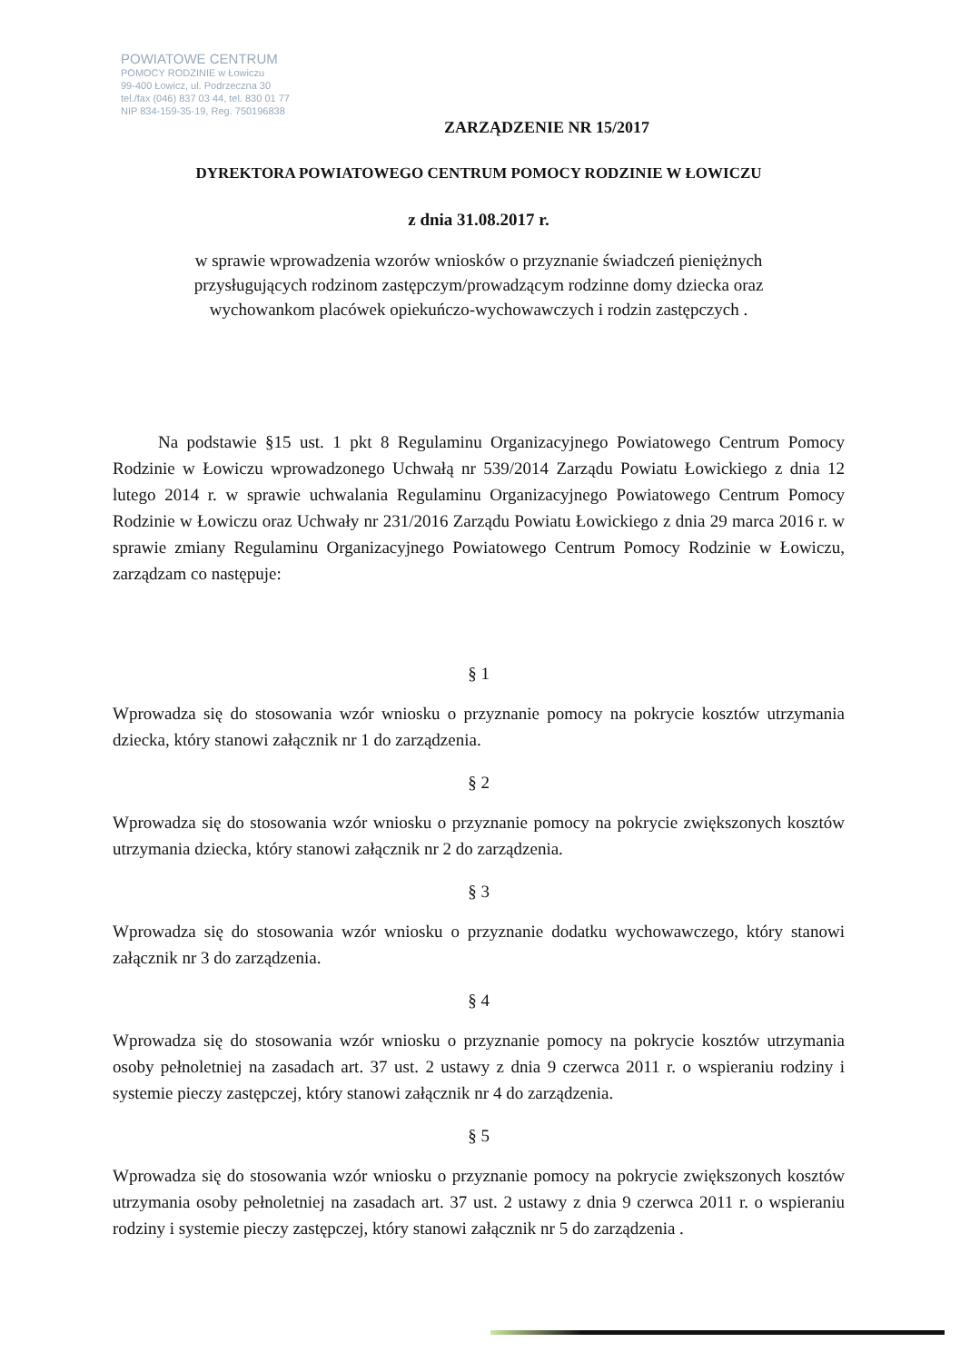POWIATOWE CENTRUM
POMOCY RODZINIE w Łowiczu
99-400 Łowicz, ul. Podrzeczna 30
tel./fax (046) 837 03 44, tel. 830 01 77
NIP 834-159-35-19, Reg. 750196838
ZARZĄDZENIE NR 15/2017
DYREKTORA POWIATOWEGO CENTRUM POMOCY RODZINIE W ŁOWICZU
z dnia 31.08.2017 r.
w sprawie wprowadzenia wzorów wniosków o przyznanie świadczeń pieniężnych przysługujących rodzinom zastępczym/prowadzącym rodzinne domy dziecka oraz wychowankom placówek opiekuńczo-wychowawczych i rodzin zastępczych .
Na podstawie §15 ust. 1 pkt 8 Regulaminu Organizacyjnego Powiatowego Centrum Pomocy Rodzinie w Łowiczu wprowadzonego Uchwałą nr 539/2014 Zarządu Powiatu Łowickiego z dnia 12 lutego 2014 r. w sprawie uchwalania Regulaminu Organizacyjnego Powiatowego Centrum Pomocy Rodzinie w Łowiczu oraz Uchwały nr 231/2016 Zarządu Powiatu Łowickiego z dnia 29 marca 2016 r. w sprawie zmiany Regulaminu Organizacyjnego Powiatowego Centrum Pomocy Rodzinie w Łowiczu, zarządzam co następuje:
§ 1
Wprowadza się do stosowania wzór wniosku o przyznanie pomocy na pokrycie kosztów utrzymania dziecka, który stanowi załącznik nr 1 do zarządzenia.
§ 2
Wprowadza się do stosowania wzór wniosku o przyznanie pomocy na pokrycie zwiększonych kosztów utrzymania dziecka, który stanowi załącznik nr 2 do zarządzenia.
§ 3
Wprowadza się do stosowania wzór wniosku o przyznanie dodatku wychowawczego, który stanowi załącznik nr 3 do zarządzenia.
§ 4
Wprowadza się do stosowania wzór wniosku o przyznanie pomocy na pokrycie kosztów utrzymania osoby pełnoletniej na zasadach art. 37 ust. 2 ustawy z dnia 9 czerwca 2011 r. o wspieraniu rodziny i systemie pieczy zastępczej, który stanowi załącznik nr 4 do zarządzenia.
§ 5
Wprowadza się do stosowania wzór wniosku o przyznanie pomocy na pokrycie zwiększonych kosztów utrzymania osoby pełnoletniej na zasadach art. 37 ust. 2 ustawy z dnia 9 czerwca 2011 r. o wspieraniu rodziny i systemie pieczy zastępczej, który stanowi załącznik nr 5 do zarządzenia .